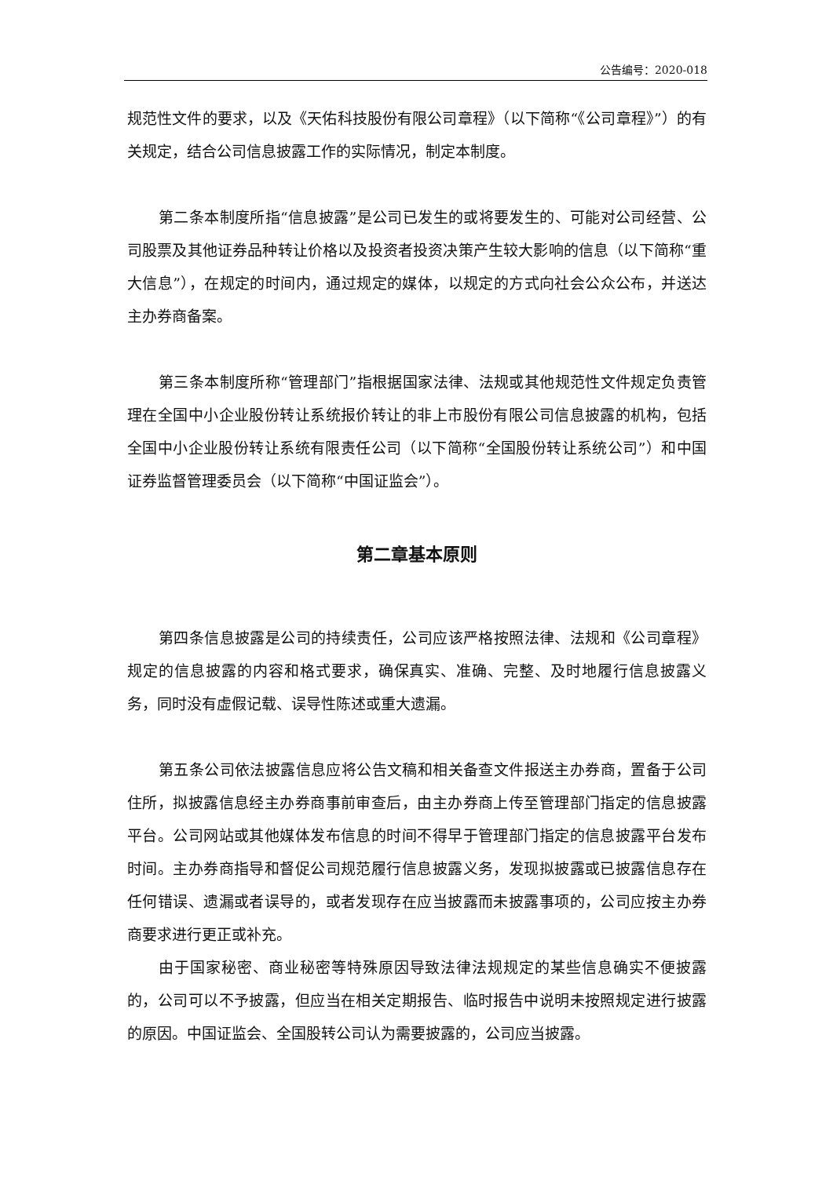公告编号：2020-018
规范性文件的要求，以及《天佑科技股份有限公司章程》（以下简称“《公司章程》”）的有关规定，结合公司信息披露工作的实际情况，制定本制度。
第二条本制度所指“信息披露”是公司已发生的或将要发生的、可能对公司经营、公司股票及其他证券品种转让价格以及投资者投资决策产生较大影响的信息（以下简称“重大信息”），在规定的时间内，通过规定的媒体，以规定的方式向社会公众公布，并送达主办券商备案。
第三条本制度所称“管理部门”指根据国家法律、法规或其他规范性文件规定负责管理在全国中小企业股份转让系统报价转让的非上市股份有限公司信息披露的机构，包括全国中小企业股份转让系统有限责任公司（以下简称“全国股份转让系统公司”）和中国证券监督管理委员会（以下简称“中国证监会”）。
第二章基本原则
第四条信息披露是公司的持续责任，公司应该严格按照法律、法规和《公司章程》规定的信息披露的内容和格式要求，确保真实、准确、完整、及时地履行信息披露义务，同时没有虚假记载、误导性陈述或重大遗漏。
第五条公司依法披露信息应将公告文稿和相关备查文件报送主办券商，置备于公司住所，拟披露信息经主办券商事前审查后，由主办券商上传至管理部门指定的信息披露平台。公司网站或其他媒体发布信息的时间不得早于管理部门指定的信息披露平台发布时间。主办券商指导和督促公司规范履行信息披露义务，发现拟披露或已披露信息存在任何错误、遗漏或者误导的，或者发现存在应当披露而未披露事项的，公司应按主办券商要求进行更正或补充。
由于国家秘密、商业秘密等特殊原因导致法律法规规定的某些信息确实不便披露的，公司可以不予披露，但应当在相关定期报告、临时报告中说明未按照规定进行披露的原因。中国证监会、全国股转公司认为需要披露的，公司应当披露。